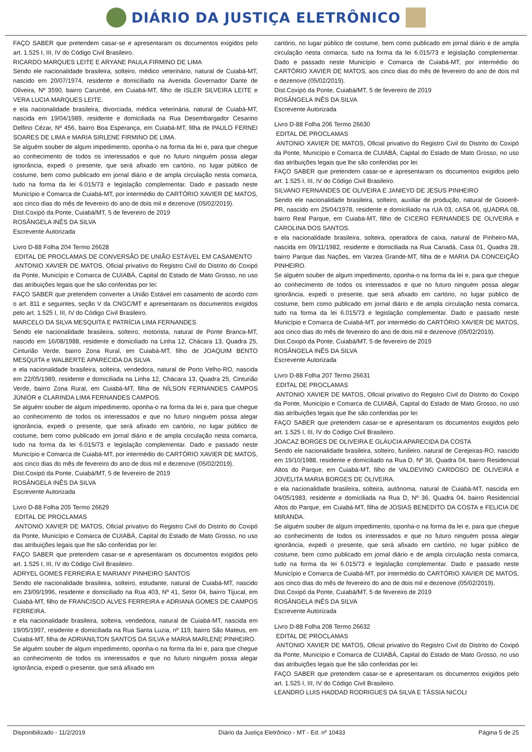DIÁRIO DA JUSTIÇA ELETRÔNICO
FAÇO SABER que pretendem casar-se e apresentaram os documentos exigidos pelo art. 1.525 I, III, IV do Código Civil Brasileiro.
RICARDO MARQUES LEITE E ARYANE PAULA FIRMINO DE LIMA
Sendo ele nacionalidade brasileira, solteiro, médico veterinário, natural de Cuiabá-MT, nascido em 20/07/1974, residente e domiciliado na Avenida Governador Dante de Oliveira, Nº 3590, bairro Carumbé, em Cuiabá-MT, filho de ISLER SILVEIRA LEITE e VERA LUCIA MARQUES LEITE.
e ela nacionalidade brasileira, divorciada, médica veterinária, natural de Cuiabá-MT, nascida em 19/04/1989, residente e domiciliada na Rua Desembargador Cesarino Delfino Cézar, Nº 456, bairro Boa Esperança, em Cuiabá-MT, filha de PAULO FERNEI SOARES DE LIMA e MARIA SIRLENE FIRMINO DE LIMA.
Se alguém souber de algum impedimento, oponha-o na forma da lei e, para que chegue ao conhecimento de todos os interessados e que no futuro ninguém possa alegar ignorância, expedi o presente, que será afixado em cartório, no lugar público de costume, bem como publicado em jornal diário e de ampla circulação nesta comarca, tudo na forma da lei 6.015/73 e legislação complementar. Dado e passado neste Município e Comarca de Cuiabá-MT, por intermédio do CARTÓRIO XAVIER DE MATOS, aos cinco dias do mês de fevereiro do ano de dois mil e dezenove (05/02/2019).
Dist.Coxipó da Ponte, Cuiabá/MT, 5 de fevereiro de 2019
ROSÂNGELA INÊS DA SILVA
Escrevente Autorizada
Livro D-88 Folha 204 Termo 26628
EDITAL DE PROCLAMAS DE CONVERSÃO DE UNIÃO ESTÁVEL EM CASAMENTO
ANTONIO XAVIER DE MATOS, Oficial privativo do Registro Civil do Distrito do Coxipó da Ponte, Município e Comarca de CUIABÁ, Capital do Estado de Mato Grosso, no uso das atribuições legais que lhe são conferidas por lei:
FAÇO SABER que pretendem converter a União Estável em casamento de acordo com o art. 811 e seguintes, seção V da CNGC/MT e apresentaram os documentos exigidos pelo art. 1.525 I, III, IV do Código Civil Brasileiro.
MARCELO DA SILVA MESQUITA E PATRÍCIA LIMA FERNANDES
Sendo ele nacionalidade brasileira, solteiro, motorista, natural de Ponte Branca-MT, nascido em 16/08/1988, residente e domiciliado na Linha 12, Chácara 13, Quadra 25, Cinturião Verde, bairro Zona Rural, em Cuiabá-MT, filho de JOAQUIM BENTO MESQUITA e WALBERTE APARECIDA DA SILVA.
e ela nacionalidade brasileira, solteira, vendedora, natural de Porto Velho-RO, nascida em 22/05/1989, residente e domiciliada na Linha 12, Chácara 13, Quadra 25, Cinturião Verde, bairro Zona Rural, em Cuiabá-MT, filha de NÍLSON FERNANDES CAMPOS JÚNIOR e CLARINDA LIMA FERNANDES CAMPOS.
Se alguém souber de algum impedimento, oponha-o na forma da lei e, para que chegue ao conhecimento de todos os interessados e que no futuro ninguém possa alegar ignorância, expedi o presente, que será afixado em cartório, no lugar público de costume, bem como publicado em jornal diário e de ampla circulação nesta comarca, tudo na forma da lei 6.015/73 e legislação complementar. Dado e passado neste Município e Comarca de Cuiabá-MT, por intermédio do CARTÓRIO XAVIER DE MATOS, aos cinco dias do mês de fevereiro do ano de dois mil e dezenove (05/02/2019).
Dist.Coxipó da Ponte, Cuiabá/MT, 5 de fevereiro de 2019
ROSÂNGELA INÊS DA SILVA
Escrevente Autorizada
Livro D-88 Folha 205 Termo 26629
EDITAL DE PROCLAMAS
ANTONIO XAVIER DE MATOS, Oficial privativo do Registro Civil do Distrito do Coxipó da Ponte, Município e Comarca de CUIABÁ, Capital do Estado de Mato Grosso, no uso das atribuições legais que lhe são conferidas por lei:
FAÇO SABER que pretendem casar-se e apresentaram os documentos exigidos pelo art. 1.525 I, III, IV do Código Civil Brasileiro.
ADRYEL GOMES FERREIRA E MARIANY PINHEIRO SANTOS
Sendo ele nacionalidade brasileira, solteiro, estudante, natural de Cuiabá-MT, nascido em 23/09/1996, residente e domiciliado na Rua 403, Nº 41, Setor 04, bairro Tijucal, em Cuiabá-MT, filho de FRANCISCO ALVES FERREIRA e ADRIANA GOMES DE CAMPOS FERREIRA.
e ela nacionalidade brasileira, solteira, vendedora, natural de Cuiabá-MT, nascida em 19/05/1997, residente e domiciliada na Rua Santa Luzia, nº 119, bairro São Mateus, em Cuiabá-MT, filha de ADRIANILTON SANTOS DA SILVA e MARIA MARLENE PINHEIRO.
Se alguém souber de algum impedimento, oponha-o na forma da lei e, para que chegue ao conhecimento de todos os interessados e que no futuro ninguém possa alegar ignorância, expedi o presente, que será afixado em
cartório, no lugar público de costume, bem como publicado em jornal diário e de ampla circulação nesta comarca, tudo na forma da lei 6.015/73 e legislação complementar. Dado e passado neste Município e Comarca de Cuiabá-MT, por intermédio do CARTÓRIO XAVIER DE MATOS, aos cinco dias do mês de fevereiro do ano de dois mil e dezenove (05/02/2019).
Dist.Coxipó da Ponte, Cuiabá/MT, 5 de fevereiro de 2019
ROSÂNGELA INÊS DA SILVA
Escrevente Autorizada
Livro D-88 Folha 206 Termo 26630
EDITAL DE PROCLAMAS
ANTONIO XAVIER DE MATOS, Oficial privativo do Registro Civil do Distrito do Coxipó da Ponte, Município e Comarca de CUIABÁ, Capital do Estado de Mato Grosso, no uso das atribuições legais que lhe são conferidas por lei:
FAÇO SABER que pretendem casar-se e apresentaram os documentos exigidos pelo art. 1.525 I, III, IV do Código Civil Brasileiro.
SILVANO FERNANDES DE OLIVEIRA E JANIEYD DE JESUS PINHEIRO
Sendo ele nacionalidade brasileira, solteiro, auxiliar de produção, natural de Goioerê-PR, nascido em 25/04/1978, residente e domiciliado na rUA 03, cASA 06, qUADRA 08, bairro Real Parque, em Cuiabá-MT, filho de CICERO FERNANDES DE OLIVEIRA e CAROLINA DOS SANTOS.
e ela nacionalidade brasileira, solteira, operadora de caixa, natural de Pinheiro-MA, nascida em 09/11/1982, residente e domiciliada na Rua Canadá, Casa 01, Quadra 28, bairro Parque das Nações, em Varzea Grande-MT, filha de e MARIA DA CONCEIÇÃO PINHEIRO.
Se alguém souber de algum impedimento, oponha-o na forma da lei e, para que chegue ao conhecimento de todos os interessados e que no futuro ninguém possa alegar ignorância, expedi o presente, que será afixado em cartório, no lugar público de costume, bem como publicado em jornal diário e de ampla circulação nesta comarca, tudo na forma da lei 6.015/73 e legislação complementar. Dado e passado neste Município e Comarca de Cuiabá-MT, por intermédio do CARTÓRIO XAVIER DE MATOS, aos cinco dias do mês de fevereiro do ano de dois mil e dezenove (05/02/2019).
Dist.Coxipó da Ponte, Cuiabá/MT, 5 de fevereiro de 2019
ROSÂNGELA INÊS DA SILVA
Escrevente Autorizada
Livro D-88 Folha 207 Termo 26631
EDITAL DE PROCLAMAS
ANTONIO XAVIER DE MATOS, Oficial privativo do Registro Civil do Distrito do Coxipó da Ponte, Município e Comarca de CUIABÁ, Capital do Estado de Mato Grosso, no uso das atribuições legais que lhe são conferidas por lei:
FAÇO SABER que pretendem casar-se e apresentaram os documentos exigidos pelo art. 1.525 I, III, IV do Código Civil Brasileiro.
JOACAZ BORGES DE OLIVEIRA E GLÁUCIA APARECIDA DA COSTA
Sendo ele nacionalidade brasileira, solteiro, funileiro, natural de Cerejeiras-RO, nascido em 19/10/1988, residente e domiciliado na Rua D, Nº 36, Quadra 04, bairro Residencial Altos do Parque, em Cuiabá-MT, filho de VALDEVINO CARDOSO DE OLIVEIRA e JOVELITA MARIA BORGES DE OLIVEIRA.
e ela nacionalidade brasileira, solteira, autônoma, natural de Cuiabá-MT, nascida em 04/05/1983, residente e domiciliada na Rua D, Nº 36, Quadra 04, bairro Residencial Altos do Parque, em Cuiabá-MT, filha de JOSIAS BENEDITO DA COSTA e FELICIA DE MIRANDA.
Se alguém souber de algum impedimento, oponha-o na forma da lei e, para que chegue ao conhecimento de todos os interessados e que no futuro ninguém possa alegar ignorância, expedi o presente, que será afixado em cartório, no lugar público de costume, bem como publicado em jornal diário e de ampla circulação nesta comarca, tudo na forma da lei 6.015/73 e legislação complementar. Dado e passado neste Município e Comarca de Cuiabá-MT, por intermédio do CARTÓRIO XAVIER DE MATOS, aos cinco dias do mês de fevereiro do ano de dois mil e dezenove (05/02/2019).
Dist.Coxipó da Ponte, Cuiabá/MT, 5 de fevereiro de 2019
ROSÂNGELA INÊS DA SILVA
Escrevente Autorizada
Livro D-88 Folha 208 Termo 26632
EDITAL DE PROCLAMAS
ANTONIO XAVIER DE MATOS, Oficial privativo do Registro Civil do Distrito do Coxipó da Ponte, Município e Comarca de CUIABÁ, Capital do Estado de Mato Grosso, no uso das atribuições legais que lhe são conferidas por lei:
FAÇO SABER que pretendem casar-se e apresentaram os documentos exigidos pelo art. 1.525 I, III, IV do Código Civil Brasileiro.
LEANDRO LUIS HADDAD RODRIGUES DA SILVA E TÁSSIA NICOLI
Disponibilizado - 11/2/2019 Diário da Justiça Eletrônico - MT - Ed. nº 10433 Página 5 de 25